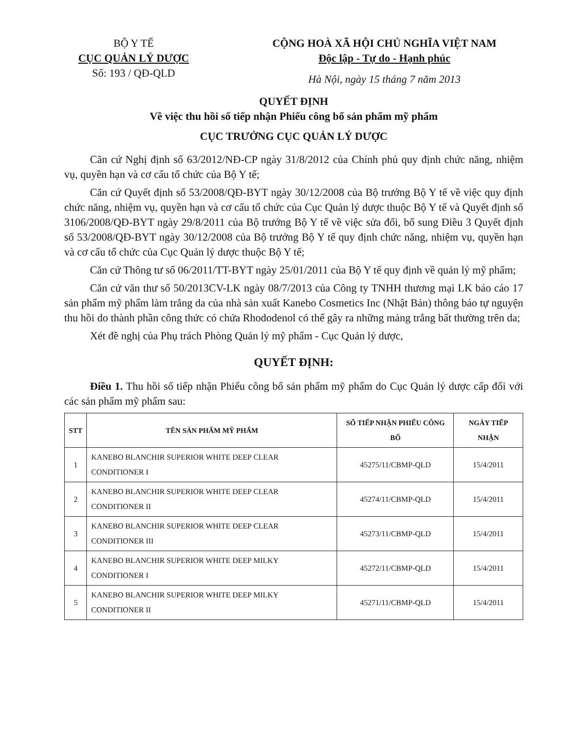BỘ Y TẾ
CỤC QUẢN LÝ DƯỢC
Số: 193 / QĐ-QLD
CỘNG HOÀ XÃ HỘI CHỦ NGHĨA VIỆT NAM
Độc lập - Tự do - Hạnh phúc
Hà Nội, ngày 15 tháng 7 năm 2013
QUYẾT ĐỊNH
Về việc thu hồi số tiếp nhận Phiếu công bố sản phẩm mỹ phẩm
CỤC TRƯỞNG CỤC QUẢN LÝ DƯỢC
Căn cứ Nghị định số 63/2012/NĐ-CP ngày 31/8/2012 của Chính phủ quy định chức năng, nhiệm vụ, quyền hạn và cơ cấu tổ chức của Bộ Y tế;
Căn cứ Quyết định số 53/2008/QĐ-BYT ngày 30/12/2008 của Bộ trưởng Bộ Y tế về việc quy định chức năng, nhiệm vụ, quyền hạn và cơ cấu tổ chức của Cục Quản lý dược thuộc Bộ Y tế và Quyết định số 3106/2008/QĐ-BYT ngày 29/8/2011 của Bộ trưởng Bộ Y tế về việc sửa đổi, bổ sung Điều 3 Quyết định số 53/2008/QĐ-BYT ngày 30/12/2008 của Bộ trưởng Bộ Y tế quy định chức năng, nhiệm vụ, quyền hạn và cơ cấu tổ chức của Cục Quản lý dược thuộc Bộ Y tế;
Căn cứ Thông tư số 06/2011/TT-BYT ngày 25/01/2011 của Bộ Y tế quy định về quản lý mỹ phẩm;
Căn cứ văn thư số 50/2013CV-LK ngày 08/7/2013 của Công ty TNHH thương mại LK báo cáo 17 sản phẩm mỹ phẩm làm trắng da của nhà sản xuất Kanebo Cosmetics Inc (Nhật Bản) thông báo tự nguyện thu hồi do thành phần công thức có chứa Rhododenol có thể gây ra những mảng trắng bất thường trên da;
Xét đề nghị của Phụ trách Phòng Quản lý mỹ phẩm - Cục Quản lý dược,
QUYẾT ĐỊNH:
Điều 1. Thu hồi số tiếp nhận Phiếu công bố sản phẩm mỹ phẩm do Cục Quản lý dược cấp đối với các sản phẩm mỹ phẩm sau:
| STT | TÊN SẢN PHẨM MỸ PHẨM | SỐ TIẾP NHẬN PHIẾU CÔNG BỐ | NGÀY TIẾP NHẬN |
| --- | --- | --- | --- |
| 1 | KANEBO BLANCHIR SUPERIOR WHITE DEEP CLEAR CONDITIONER I | 45275/11/CBMP-QLD | 15/4/2011 |
| 2 | KANEBO BLANCHIR SUPERIOR WHITE DEEP CLEAR CONDITIONER II | 45274/11/CBMP-QLD | 15/4/2011 |
| 3 | KANEBO BLANCHIR SUPERIOR WHITE DEEP CLEAR CONDITIONER III | 45273/11/CBMP-QLD | 15/4/2011 |
| 4 | KANEBO BLANCHIR SUPERIOR WHITE DEEP MILKY CONDITIONER I | 45272/11/CBMP-QLD | 15/4/2011 |
| 5 | KANEBO BLANCHIR SUPERIOR WHITE DEEP MILKY CONDITIONER II | 45271/11/CBMP-QLD | 15/4/2011 |